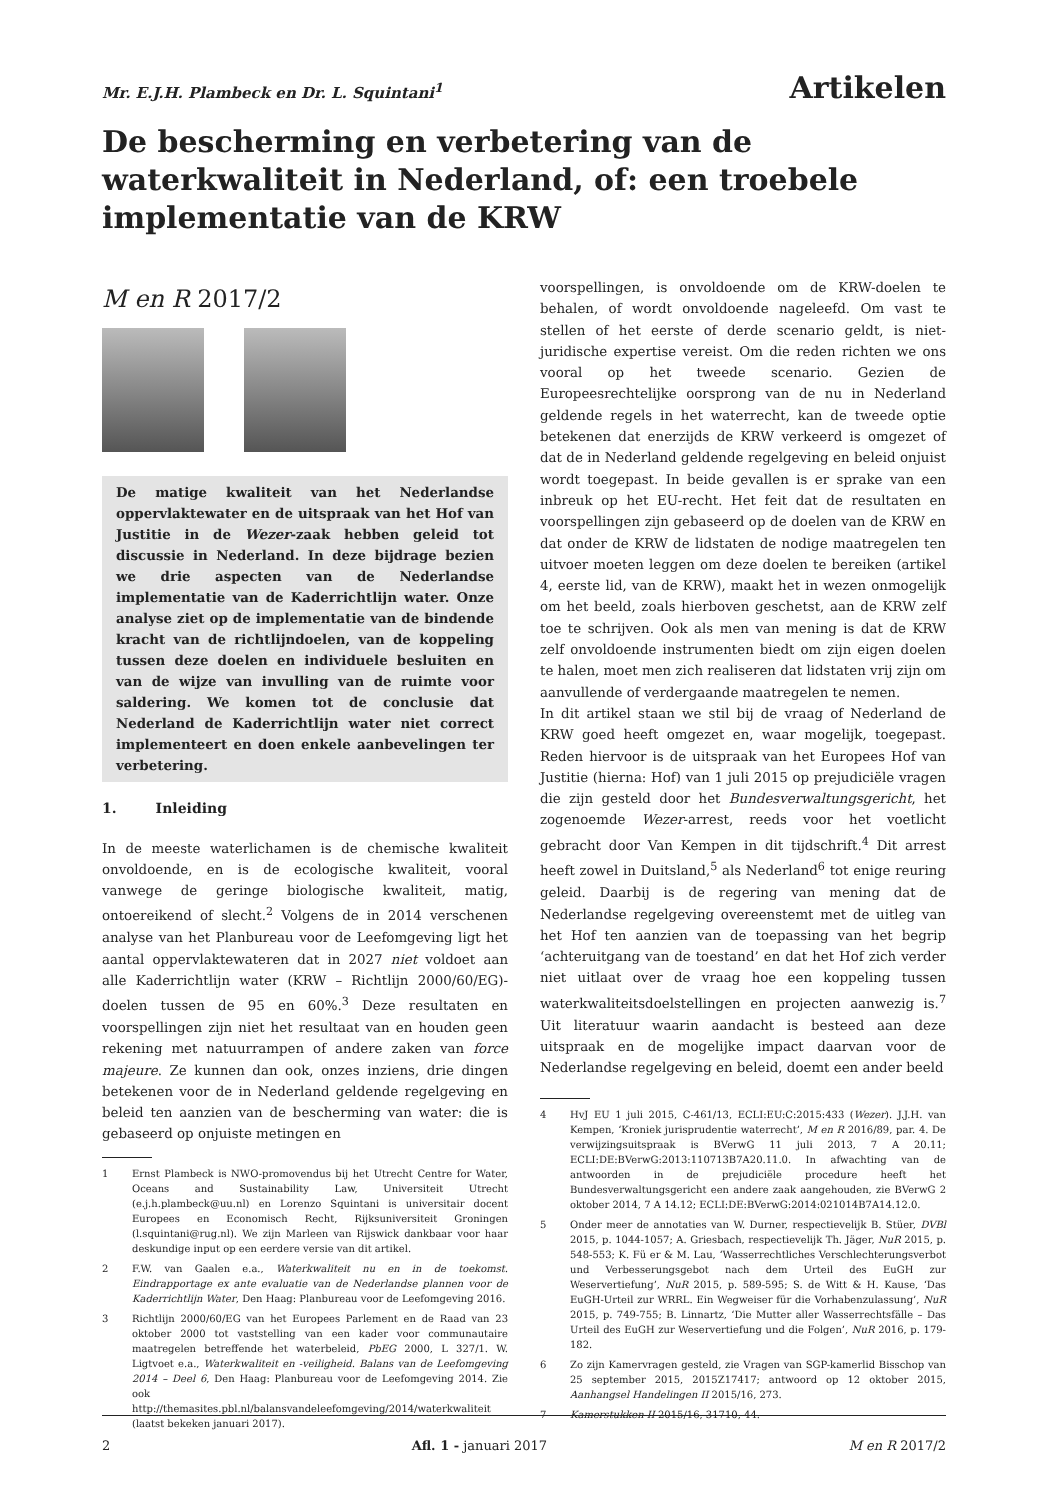Mr. E.J.H. Plambeck en Dr. L. Squintani<sup>1</sup>
Artikelen
De bescherming en verbetering van de waterkwaliteit in Nederland, of: een troebele implementatie van de KRW
M en R 2017/2
De matige kwaliteit van het Nederlandse oppervlaktewater en de uitspraak van het Hof van Justitie in de Wezer-zaak hebben geleid tot discussie in Nederland. In deze bijdrage bezien we drie aspecten van de Nederlandse implementatie van de Kaderrichtlijn water. Onze analyse ziet op de implementatie van de bindende kracht van de richtlijndoelen, van de koppeling tussen deze doelen en individuele besluiten en van de wijze van invulling van de ruimte voor saldering. We komen tot de conclusie dat Nederland de Kaderrichtlijn water niet correct implementeert en doen enkele aanbevelingen ter verbetering.
1. Inleiding
In de meeste waterlichamen is de chemische kwaliteit onvoldoende, en is de ecologische kwaliteit, vooral vanwege de geringe biologische kwaliteit, matig, ontoereikend of slecht.<sup>2</sup> Volgens de in 2014 verschenen analyse van het Planbureau voor de Leefomgeving ligt het aantal oppervlaktewateren dat in 2027 niet voldoet aan alle Kaderrichtlijn water (KRW – Richtlijn 2000/60/EG)-doelen tussen de 95 en 60%.<sup>3</sup> Deze resultaten en voorspellingen zijn niet het resultaat van en houden geen rekening met natuurrampen of andere zaken van force majeure. Ze kunnen dan ook, onzes inziens, drie dingen betekenen voor de in Nederland geldende regelgeving en beleid ten aanzien van de bescherming van water: die is gebaseerd op onjuiste metingen en
1 Ernst Plambeck is NWO-promovendus bij het Utrecht Centre for Water, Oceans and Sustainability Law, Universiteit Utrecht (e.j.h.plambeck@uu.nl) en Lorenzo Squintani is universitair docent Europees en Economisch Recht, Rijksuniversiteit Groningen (l.squintani@rug.nl). We zijn Marleen van Rijswick dankbaar voor haar deskundige input op een eerdere versie van dit artikel.
2 F.W. van Gaalen e.a., Waterkwaliteit nu en in de toekomst. Eindrapportage ex ante evaluatie van de Nederlandse plannen voor de Kaderrichtlijn Water, Den Haag: Planbureau voor de Leefomgeving 2016.
3 Richtlijn 2000/60/EG van het Europees Parlement en de Raad van 23 oktober 2000 tot vaststelling van een kader voor communautaire maatregelen betreffende het waterbeleid, PbEG 2000, L 327/1. W. Ligtvoet e.a., Waterkwaliteit en -veiligheid. Balans van de Leefomgeving 2014 – Deel 6, Den Haag: Planbureau voor de Leefomgeving 2014. Zie ook http://themasites.pbl.nl/balansvandeleefomgeving/2014/waterkwaliteit (laatst bekeken januari 2017).
voorspellingen, is onvoldoende om de KRW-doelen te behalen, of wordt onvoldoende nageleefd. Om vast te stellen of het eerste of derde scenario geldt, is niet-juridische expertise vereist. Om die reden richten we ons vooral op het tweede scenario. Gezien de Europeesrechtelijke oorsprong van de nu in Nederland geldende regels in het waterrecht, kan de tweede optie betekenen dat enerzijds de KRW verkeerd is omgezet of dat de in Nederland geldende regelgeving en beleid onjuist wordt toegepast. In beide gevallen is er sprake van een inbreuk op het EU-recht. Het feit dat de resultaten en voorspellingen zijn gebaseerd op de doelen van de KRW en dat onder de KRW de lidstaten de nodige maatregelen ten uitvoer moeten leggen om deze doelen te bereiken (artikel 4, eerste lid, van de KRW), maakt het in wezen onmogelijk om het beeld, zoals hierboven geschetst, aan de KRW zelf toe te schrijven. Ook als men van mening is dat de KRW zelf onvoldoende instrumenten biedt om zijn eigen doelen te halen, moet men zich realiseren dat lidstaten vrij zijn om aanvullende of verdergaande maatregelen te nemen.
In dit artikel staan we stil bij de vraag of Nederland de KRW goed heeft omgezet en, waar mogelijk, toegepast. Reden hiervoor is de uitspraak van het Europees Hof van Justitie (hierna: Hof) van 1 juli 2015 op prejudiciële vragen die zijn gesteld door het Bundesverwaltungsgericht, het zogenoemde Wezer-arrest, reeds voor het voetlicht gebracht door Van Kempen in dit tijdschrift.<sup>4</sup> Dit arrest heeft zowel in Duitsland,<sup>5</sup> als Nederland<sup>6</sup> tot enige reuring geleid. Daarbij is de regering van mening dat de Nederlandse regelgeving overeenstemt met de uitleg van het Hof ten aanzien van de toepassing van het begrip ‘achteruitgang van de toestand’ en dat het Hof zich verder niet uitlaat over de vraag hoe een koppeling tussen waterkwaliteitsdoelstellingen en projecten aanwezig is.<sup>7</sup> Uit literatuur waarin aandacht is besteed aan deze uitspraak en de mogelijke impact daarvan voor de Nederlandse regelgeving en beleid, doemt een ander beeld
4 HvJ EU 1 juli 2015, C-461/13, ECLI:EU:C:2015:433 (Wezer). J.J.H. van Kempen, ‘Kroniek jurisprudentie waterrecht’, M en R 2016/89, par. 4. De verwijzingsuitspraak is BVerwG 11 juli 2013, 7 A 20.11; ECLI:DE:BVerwG:2013:110713B7A20.11.0. In afwachting van de antwoorden in de prejudiciële procedure heeft het Bundesverwaltungsgericht een andere zaak aangehouden, zie BVerwG 2 oktober 2014, 7 A 14.12; ECLI:DE:BVerwG:2014:021014B7A14.12.0.
5 Onder meer de annotaties van W. Durner, respectievelijk B. Stüer, DVBl 2015, p. 1044-1057; A. Griesbach, respectievelijk Th. Jäger, NuR 2015, p. 548-553; K. Fü er & M. Lau, ‘Wasserrechtliches Verschlechterungsverbot und Verbesserungsgebot nach dem Urteil des EuGH zur Weservertiefung’, NuR 2015, p. 589-595; S. de Witt & H. Kause, ‘Das EuGH-Urteil zur WRRL. Ein Wegweiser für die Vorhabenzulassung’, NuR 2015, p. 749-755; B. Linnartz, ‘Die Mutter aller Wasserrechtsfälle – Das Urteil des EuGH zur Weservertiefung und die Folgen’, NuR 2016, p. 179-182.
6 Zo zijn Kamervragen gesteld, zie Vragen van SGP-kamerlid Bisschop van 25 september 2015, 2015Z17417; antwoord op 12 oktober 2015, Aanhangsel Handelingen II 2015/16, 273.
7 Kamerstukken II 2015/16, 31710, 44.
2 Afl. 1 - januari 2017 M en R 2017/2